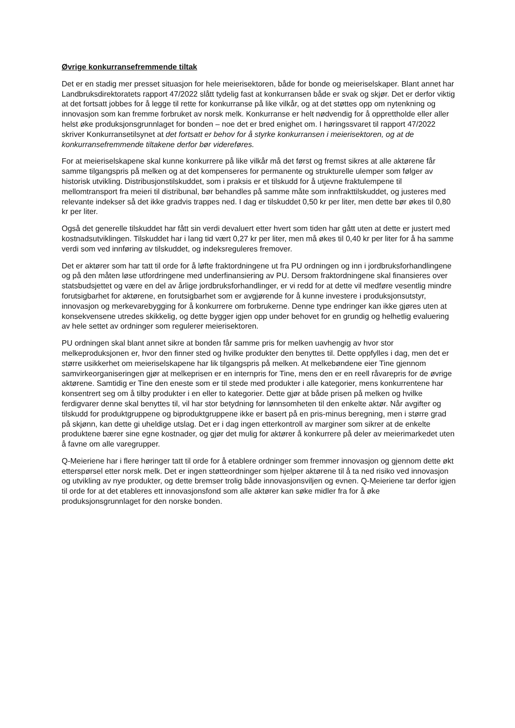Øvrige konkurransefremmende tiltak
Det er en stadig mer presset situasjon for hele meierisektoren, både for bonde og meieriselskaper. Blant annet har Landbruksdirektoratets rapport 47/2022 slått tydelig fast at konkurransen både er svak og skjør. Det er derfor viktig at det fortsatt jobbes for å legge til rette for konkurranse på like vilkår, og at det støttes opp om nytenkning og innovasjon som kan fremme forbruket av norsk melk. Konkurranse er helt nødvendig for å opprettholde eller aller helst øke produksjonsgrunnlaget for bonden – noe det er bred enighet om. I høringssvaret til rapport 47/2022 skriver Konkurransetilsynet at det fortsatt er behov for å styrke konkurransen i meierisektoren, og at de konkurransefremmende tiltakene derfor bør videreføres.
For at meieriselskapene skal kunne konkurrere på like vilkår må det først og fremst sikres at alle aktørene får samme tilgangspris på melken og at det kompenseres for permanente og strukturelle ulemper som følger av historisk utvikling. Distribusjonstilskuddet, som i praksis er et tilskudd for å utjevne fraktulempene til mellomtransport fra meieri til distribunal, bør behandles på samme måte som innfrakttilskuddet, og justeres med relevante indekser så det ikke gradvis trappes ned. I dag er tilskuddet 0,50 kr per liter, men dette bør økes til 0,80 kr per liter.
Også det generelle tilskuddet har fått sin verdi devaluert etter hvert som tiden har gått uten at dette er justert med kostnadsutviklingen. Tilskuddet har i lang tid vært 0,27 kr per liter, men må økes til 0,40 kr per liter for å ha samme verdi som ved innføring av tilskuddet, og indeksreguleres fremover.
Det er aktører som har tatt til orde for å løfte fraktordningene ut fra PU ordningen og inn i jordbruksforhandlingene og på den måten løse utfordringene med underfinansiering av PU. Dersom fraktordningene skal finansieres over statsbudsjettet og være en del av årlige jordbruksforhandlinger, er vi redd for at dette vil medføre vesentlig mindre forutsigbarhet for aktørene, en forutsigbarhet som er avgjørende for å kunne investere i produksjonsutstyr, innovasjon og merkevarebygging for å konkurrere om forbrukerne. Denne type endringer kan ikke gjøres uten at konsekvensene utredes skikkelig, og dette bygger igjen opp under behovet for en grundig og helhetlig evaluering av hele settet av ordninger som regulerer meierisektoren.
PU ordningen skal blant annet sikre at bonden får samme pris for melken uavhengig av hvor stor melkeproduksjonen er, hvor den finner sted og hvilke produkter den benyttes til. Dette oppfylles i dag, men det er større usikkerhet om meieriselskapene har lik tilgangspris på melken. At melkebøndene eier Tine gjennom samvirkeorganiseringen gjør at melkeprisen er en internpris for Tine, mens den er en reell råvarepris for de øvrige aktørene. Samtidig er Tine den eneste som er til stede med produkter i alle kategorier, mens konkurrentene har konsentrert seg om å tilby produkter i en eller to kategorier. Dette gjør at både prisen på melken og hvilke ferdigvarer denne skal benyttes til, vil har stor betydning for lønnsomheten til den enkelte aktør. Når avgifter og tilskudd for produktgruppene og biproduktgruppene ikke er basert på en pris-minus beregning, men i større grad på skjønn, kan dette gi uheldige utslag. Det er i dag ingen etterkontroll av marginer som sikrer at de enkelte produktene bærer sine egne kostnader, og gjør det mulig for aktører å konkurrere på deler av meierimarkedet uten å favne om alle varegrupper.
Q-Meieriene har i flere høringer tatt til orde for å etablere ordninger som fremmer innovasjon og gjennom dette økt etterspørsel etter norsk melk. Det er ingen støtteordninger som hjelper aktørene til å ta ned risiko ved innovasjon og utvikling av nye produkter, og dette bremser trolig både innovasjonsviljen og evnen. Q-Meieriene tar derfor igjen til orde for at det etableres ett innovasjonsfond som alle aktører kan søke midler fra for å øke produksjonsgrunnlaget for den norske bonden.